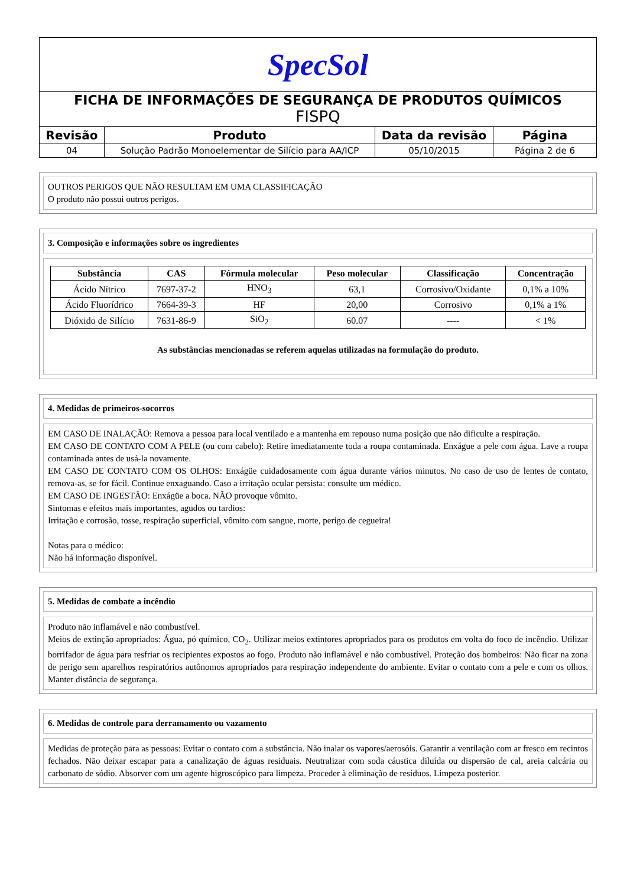| SpecSol | | | |
| FICHA DE INFORMAÇÕES DE SEGURANÇA DE PRODUTOS QUÍMICOS FISPQ | | | |
| Revisão | Produto | Data da revisão | Página |
| 04 | Solução Padrão Monoelementar de Silício para AA/ICP | 05/10/2015 | Página 2 de 6 |
OUTROS PERIGOS QUE NÃO RESULTAM EM UMA CLASSIFICAÇÃO
O produto não possui outros perigos.
3. Composição e informações sobre os ingredientes
| Substância | CAS | Fórmula molecular | Peso molecular | Classificação | Concentração |
| --- | --- | --- | --- | --- | --- |
| Ácido Nítrico | 7697-37-2 | HNO<sub>3</sub> | 63,1 | Corrosivo/Oxidante | 0,1% a 10% |
| Ácido Fluorídrico | 7664-39-3 | HF | 20,00 | Corrosivo | 0,1% a 1% |
| Dióxido de Silício | 7631-86-9 | SiO<sub>2</sub> | 60.07 | ---- | < 1% |
As substâncias mencionadas se referem aquelas utilizadas na formulação do produto.
4. Medidas de primeiros-socorros
EM CASO DE INALAÇÃO: Remova a pessoa para local ventilado e a mantenha em repouso numa posição que não dificulte a respiração.
EM CASO DE CONTATO COM A PELE (ou com cabelo): Retire imediatamente toda a roupa contaminada. Enxágue a pele com água. Lave a roupa contaminada antes de usá-la novamente.
EM CASO DE CONTATO COM OS OLHOS: Enxágüe cuidadosamente com água durante vários minutos. No caso de uso de lentes de contato, remova-as, se for fácil. Continue enxaguando. Caso a irritação ocular persista: consulte um médico.
EM CASO DE INGESTÃO: Enxágüe a boca. NÃO provoque vômito.
Sintomas e efeitos mais importantes, agudos ou tardios:
Irritação e corrosão, tosse, respiração superficial, vômito com sangue, morte, perigo de cegueira!
Notas para o médico:
Não há informação disponível.
5. Medidas de combate a incêndio
Produto não inflamável e não combustível.
Meios de extinção apropriados: Água, pó químico, CO<sub>2</sub>. Utilizar meios extintores apropriados para os produtos em volta do foco de incêndio. Utilizar borrifador de água para resfriar os recipientes expostos ao fogo. Produto não inflamável e não combustível. Proteção dos bombeiros: Não ficar na zona de perigo sem aparelhos respiratórios autônomos apropriados para respiração independente do ambiente. Evitar o contato com a pele e com os olhos. Manter distância de segurança.
6. Medidas de controle para derramamento ou vazamento
Medidas de proteção para as pessoas: Evitar o contato com a substância. Não inalar os vapores/aerosóis. Garantir a ventilação com ar fresco em recintos fechados. Não deixar escapar para a canalização de águas residuais. Neutralizar com soda cáustica diluída ou dispersão de cal, areia calcária ou carbonato de sódio. Absorver com um agente higroscópico para limpeza. Proceder à eliminação de resíduos. Limpeza posterior.